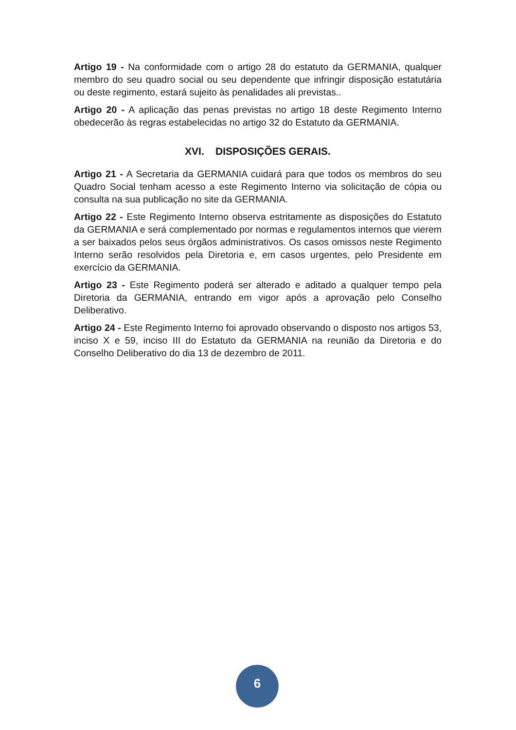Artigo 19 - Na conformidade com o artigo 28 do estatuto da GERMANIA, qualquer membro do seu quadro social ou seu dependente que infringir disposição estatutária ou deste regimento, estará sujeito às penalidades ali previstas..
Artigo 20 - A aplicação das penas previstas no artigo 18 deste Regimento Interno obedecerão às regras estabelecidas no artigo 32 do Estatuto da GERMANIA.
XVI. DISPOSIÇÕES GERAIS.
Artigo 21 - A Secretaria da GERMANIA cuidará para que todos os membros do seu Quadro Social tenham acesso a este Regimento Interno via solicitação de cópia ou consulta na sua publicação no site da GERMANIA.
Artigo 22 - Este Regimento Interno observa estritamente as disposições do Estatuto da GERMANIA e será complementado por normas e regulamentos internos que vierem a ser baixados pelos seus órgãos administrativos. Os casos omissos neste Regimento Interno serão resolvidos pela Diretoria e, em casos urgentes, pelo Presidente em exercício da GERMANIA.
Artigo 23 - Este Regimento poderá ser alterado e aditado a qualquer tempo pela Diretoria da GERMANIA, entrando em vigor após a aprovação pelo Conselho Deliberativo.
Artigo 24 - Este Regimento Interno foi aprovado observando o disposto nos artigos 53, inciso X e 59, inciso III do Estatuto da GERMANIA na reunião da Diretoria e do Conselho Deliberativo do dia 13 de dezembro de 2011.
6